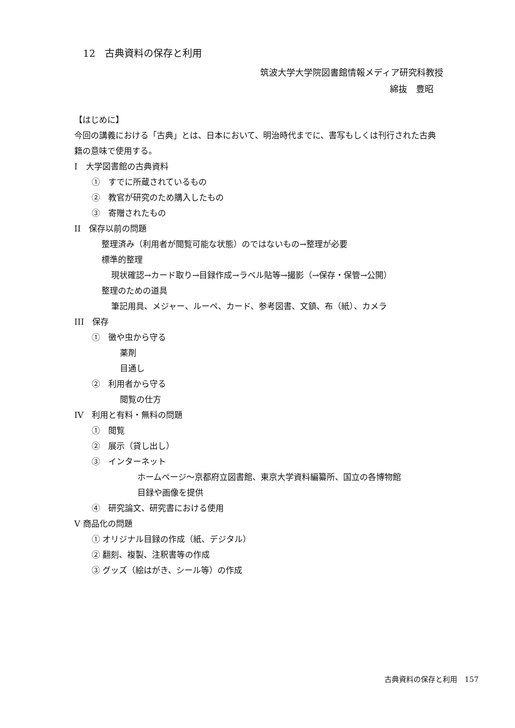12　古典資料の保存と利用
筑波大学大学院図書館情報メディア研究科教授
綿抜　豊昭
【はじめに】
今回の講義における「古典」とは、日本において、明治時代までに、書写もしくは刊行された古典籍の意味で使用する。
I　大学図書館の古典資料
①　すでに所蔵されているもの
②　教官が研究のため購入したもの
③　寄贈されたもの
II　保存以前の問題
整理済み（利用者が閲覧可能な状態）のではないもの→整理が必要
標準的整理
現状確認→カード取り→目録作成→ラベル貼等→撮影（→保存・保管→公開）
整理のための道具
筆記用具、メジャー、ルーペ、カード、参考図書、文鎮、布（紙）、カメラ
III　保存
①　黴や虫から守る
薬剤
目通し
②　利用者から守る
閲覧の仕方
IV　利用と有料・無料の問題
①　閲覧
②　展示（貸し出し）
③　インターネット
ホームページ～京都府立図書館、東京大学資料編纂所、国立の各博物館
目録や画像を提供
④　研究論文、研究書における使用
V 商品化の問題
① オリジナル目録の作成（紙、デジタル）
② 翻刻、複製、注釈書等の作成
③ グッズ（絵はがき、シール等）の作成
古典資料の保存と利用　157